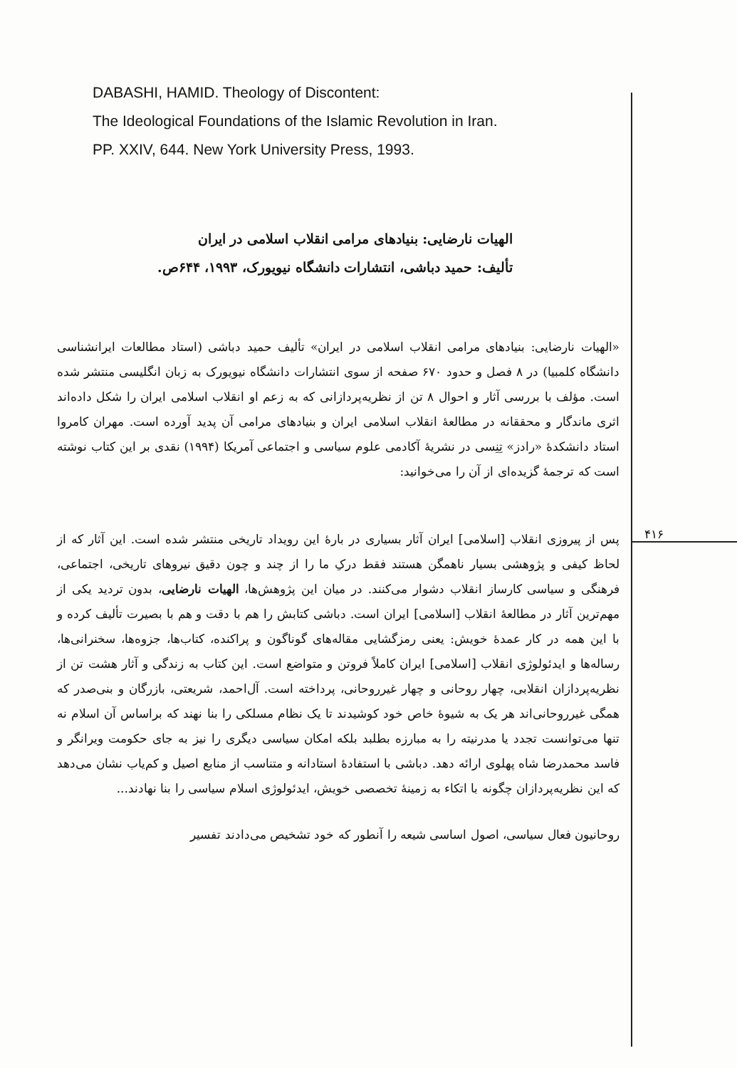DABASHI, HAMID. Theology of Discontent:
The Ideological Foundations of the Islamic Revolution in Iran.
PP. XXIV, 644. New York University Press, 1993.
الهیات نارضایی: بنیادهای مرامی انقلاب اسلامی در ایران
تألیف: حمید دباشی، انتشارات دانشگاه نیویورک، ۱۹۹۳، ۶۴۴ص.
«الهیات نارضایی: بنیادهای مرامی انقلاب اسلامی در ایران» تألیف حمید دباشی (استاد مطالعات ایرانشناسی دانشگاه کلمبیا) در ۸ فصل و حدود ۶۷۰ صفحه از سوی انتشارات دانشگاه نیویورک به زبان انگلیسی منتشر شده است. مؤلف با بررسی آثار و احوال ۸ تن از نظریه‌پردازانی که به زعم او انقلاب اسلامی ایران را شکل داده‌اند اثری ماندگار و محققانه در مطالعهٔ انقلاب اسلامی ایران و بنیادهای مرامی آن پدید آورده است. مهران کامروا استاد دانشکدهٔ «رادز» تِنِسی در نشریهٔ آکادمی علوم سیاسی و اجتماعی آمریکا (۱۹۹۴) نقدی بر این کتاب نوشته است که ترجمهٔ گزیده‌ای از آن را می‌خوانید:
پس از پیروزی انقلاب [اسلامی] ایران آثار بسیاری در بارهٔ این رویداد تاریخی منتشر شده است. این آثار که از لحاظ کیفی و پژوهشی بسیار ناهمگن هستند فقط درکِ ما را از چند و چون دقیق نیروهای تاریخی، اجتماعی، فرهنگی و سیاسی کارساز انقلاب دشوار می‌کنند. در میان این پژوهش‌ها، الهیات نارضایی، بدون تردید یکی از مهم‌ترین آثار در مطالعهٔ انقلاب [اسلامی] ایران است. دباشی کتابش را هم با دقت و هم با بصیرت تألیف کرده و با این همه در کار عمدهٔ خویش: یعنی رمزگشایی مقاله‌های گوناگون و پراکنده، کتاب‌ها، جزوه‌ها، سخنرانی‌ها، رساله‌ها و ایدئولوژی انقلاب [اسلامی] ایران کاملاً فروتن و متواضع است. این کتاب به زندگی و آثار هشت تن از نظریه‌پردازان انقلابی، چهار روحانی و چهار غیرروحانی، پرداخته است. آل‌احمد، شریعتی، بازرگان و بنی‌صدر که همگی غیرروحانی‌اند هر یک به شیوهٔ خاص خود کوشیدند تا یک نظام مسلکی را بنا نهند که براساس آن اسلام نه تنها می‌توانست تجدد یا مدرنیته را به مبارزه بطلبد بلکه امکان سیاسی دیگری را نیز به جای حکومت ویرانگر و فاسد محمدرضا شاه پهلوی ارائه دهد. دباشی با استفادهٔ استادانه و متناسب از منابع اصیل و کم‌یاب نشان می‌دهد که این نظریه‌پردازان چگونه با اتکاء به زمینهٔ تخصصی خویش، ایدئولوژی اسلام سیاسی را بنا نهادند...
روحانیون فعال سیاسی، اصول اساسی شیعه را آنطور که خود تشخیص می‌دادند تفسیر
۴۱۶